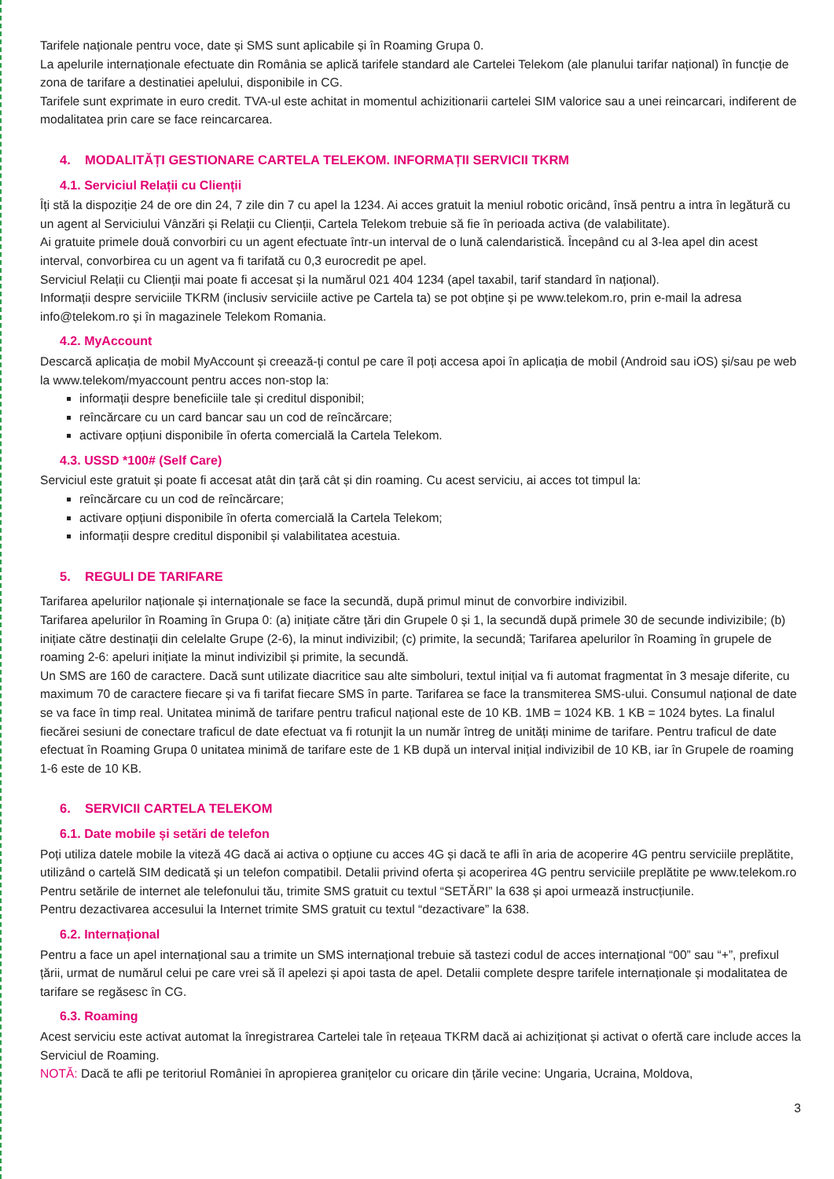Tarifele naționale pentru voce, date și SMS sunt aplicabile și în Roaming Grupa 0.
La apelurile internaționale efectuate din România se aplică tarifele standard ale Cartelei Telekom (ale planului tarifar național) în funcție de zona de tarifare a destinatiei apelului, disponibile in CG.
Tarifele sunt exprimate in euro credit. TVA-ul este achitat in momentul achizitionarii cartelei SIM valorice sau a unei reincarcari, indiferent de modalitatea prin care se face reincarcarea.
4. MODALITĂȚI GESTIONARE CARTELA TELEKOM. INFORMAȚII SERVICII TKRM
4.1. Serviciul Relații cu Clienții
Îți stă la dispoziție 24 de ore din 24, 7 zile din 7 cu apel la 1234. Ai acces gratuit la meniul robotic oricând, însă pentru a intra în legătură cu un agent al Serviciului Vânzări și Relații cu Clienții, Cartela Telekom trebuie să fie în perioada activa (de valabilitate).
Ai gratuite primele două convorbiri cu un agent efectuate într-un interval de o lună calendaristică. Începând cu al 3-lea apel din acest interval, convorbirea cu un agent va fi tarifată cu 0,3 eurocredit pe apel.
Serviciul Relații cu Clienții mai poate fi accesat și la numărul 021 404 1234 (apel taxabil, tarif standard în național).
Informații despre serviciile TKRM (inclusiv serviciile active pe Cartela ta) se pot obține și pe www.telekom.ro, prin e-mail la adresa info@telekom.ro și în magazinele Telekom Romania.
4.2. MyAccount
Descarcă aplicația de mobil MyAccount și creează-ți contul pe care îl poți accesa apoi în aplicația de mobil (Android sau iOS) și/sau pe web la www.telekom/myaccount pentru acces non-stop la:
informații despre beneficiile tale și creditul disponibil;
reîncărcare cu un card bancar sau un cod de reîncărcare;
activare opțiuni disponibile în oferta comercială la Cartela Telekom.
4.3. USSD *100# (Self Care)
Serviciul este gratuit și poate fi accesat atât din țară cât și din roaming. Cu acest serviciu, ai acces tot timpul la:
reîncărcare cu un cod de reîncărcare;
activare opțiuni disponibile în oferta comercială la Cartela Telekom;
informații despre creditul disponibil și valabilitatea acestuia.
5. REGULI DE TARIFARE
Tarifarea apelurilor naționale și internaționale se face la secundă, după primul minut de convorbire indivizibil.
Tarifarea apelurilor în Roaming în Grupa 0: (a) inițiate către țări din Grupele 0 și 1, la secundă după primele 30 de secunde indivizibile; (b) inițiate către destinații din celelalte Grupe (2-6), la minut indivizibil; (c) primite, la secundă; Tarifarea apelurilor în Roaming în grupele de roaming 2-6: apeluri inițiate la minut indivizibil și primite, la secundă.
Un SMS are 160 de caractere. Dacă sunt utilizate diacritice sau alte simboluri, textul inițial va fi automat fragmentat în 3 mesaje diferite, cu maximum 70 de caractere fiecare și va fi tarifat fiecare SMS în parte. Tarifarea se face la transmiterea SMS-ului. Consumul național de date se va face în timp real. Unitatea minimă de tarifare pentru traficul național este de 10 KB. 1MB = 1024 KB. 1 KB = 1024 bytes. La finalul fiecărei sesiuni de conectare traficul de date efectuat va fi rotunjit la un număr întreg de unități minime de tarifare. Pentru traficul de date efectuat în Roaming Grupa 0 unitatea minimă de tarifare este de 1 KB după un interval inițial indivizibil de 10 KB, iar în Grupele de roaming 1-6 este de 10 KB.
6. SERVICII CARTELA TELEKOM
6.1. Date mobile și setări de telefon
Poți utiliza datele mobile la viteză 4G dacă ai activa o opțiune cu acces 4G și dacă te afli în aria de acoperire 4G pentru serviciile preplătite, utilizând o cartelă SIM dedicată și un telefon compatibil. Detalii privind oferta și acoperirea 4G pentru serviciile preplătite pe www.telekom.ro
Pentru setările de internet ale telefonului tău, trimite SMS gratuit cu textul “SETĂRI” la 638 și apoi urmează instrucțiunile.
Pentru dezactivarea accesului la Internet trimite SMS gratuit cu textul “dezactivare” la 638.
6.2. Internațional
Pentru a face un apel internațional sau a trimite un SMS internațional trebuie să tastezi codul de acces internațional “00” sau “+”, prefixul țării, urmat de numărul celui pe care vrei să îl apelezi și apoi tasta de apel. Detalii complete despre tarifele internaționale și modalitatea de tarifare se regăsesc în CG.
6.3. Roaming
Acest serviciu este activat automat la înregistrarea Cartelei tale în rețeaua TKRM dacă ai achiziționat și activat o ofertă care include acces la Serviciul de Roaming.
NOTĂ: Dacă te afli pe teritoriul României în apropierea granițelor cu oricare din țările vecine: Ungaria, Ucraina, Moldova,
3